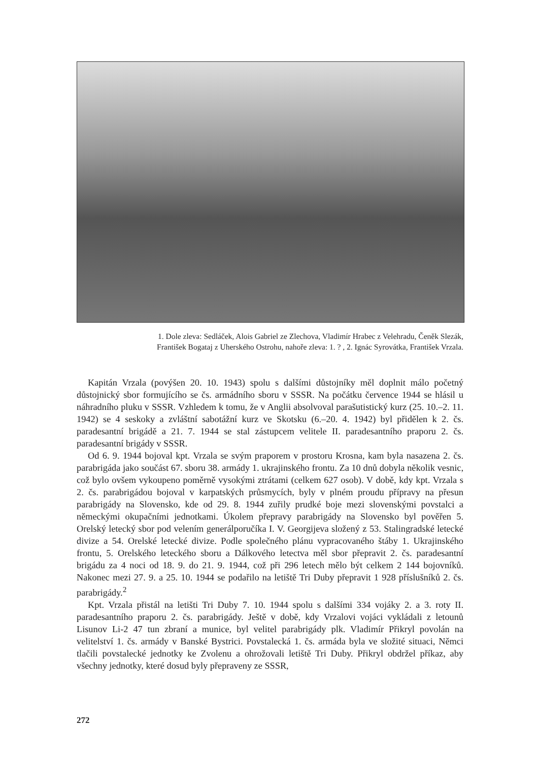1. Dole zleva: Sedláček, Alois Gabriel ze Zlechova, Vladimír Hrabec z Velehradu, Čeněk Slezák,
František Bogataj z Uherského Ostrohu, nahoře zleva: 1. ? , 2. Ignác Syrovátka, František Vrzala.
Kapitán Vrzala (povýšen 20. 10. 1943) spolu s dalšími důstojníky měl doplnit málo početný důstojnický sbor formujícího se čs. armádního sboru v SSSR. Na počátku července 1944 se hlásil u náhradního pluku v SSSR. Vzhledem k tomu, že v Anglii absolvoval parašutistický kurz (25. 10.–2. 11. 1942) se 4 seskoky a zvláštní sabotážní kurz ve Skotsku (6.–20. 4. 1942) byl přidělen k 2. čs. paradesantní brigádě a 21. 7. 1944 se stal zástupcem velitele II. paradesantního praporu 2. čs. paradesantní brigády v SSSR.
Od 6. 9. 1944 bojoval kpt. Vrzala se svým praporem v prostoru Krosna, kam byla nasazena 2. čs. parabrigáda jako součást 67. sboru 38. armády 1. ukrajinského frontu. Za 10 dnů dobyla několik vesnic, což bylo ovšem vykoupeno poměrně vysokými ztrátami (celkem 627 osob). V době, kdy kpt. Vrzala s 2. čs. parabrigádou bojoval v karpatských průsmycích, byly v plném proudu přípravy na přesun parabrigády na Slovensko, kde od 29. 8. 1944 zuřily prudké boje mezi slovenskými povstalci a německými okupačními jednotkami. Úkolem přepravy parabrigády na Slovensko byl pověřen 5. Orelský letecký sbor pod velením generálporučíka I. V. Georgijeva složený z 53. Stalingradské letecké divize a 54. Orelské letecké divize. Podle společného plánu vypracovaného štáby 1. Ukrajinského frontu, 5. Orelského leteckého sboru a Dálkového letectva měl sbor přepravit 2. čs. paradesantní brigádu za 4 noci od 18. 9. do 21. 9. 1944, což při 296 letech mělo být celkem 2 144 bojovníků. Nakonec mezi 27. 9. a 25. 10. 1944 se podařilo na letiště Tri Duby přepravit 1 928 příslušníků 2. čs. parabrigády.<sup>2</sup>
Kpt. Vrzala přistál na letišti Tri Duby 7. 10. 1944 spolu s dalšími 334 vojáky 2. a 3. roty II. paradesantního praporu 2. čs. parabrigády. Ještě v době, kdy Vrzalovi vojáci vykládali z letounů Lisunov Li-2 47 tun zbraní a munice, byl velitel parabrigády plk. Vladimír Přikryl povolán na velitelství 1. čs. armády v Banské Bystrici. Povstalecká 1. čs. armáda byla ve složité situaci, Němci tlačili povstalecké jednotky ke Zvolenu a ohrožovali letiště Tri Duby. Přikryl obdržel příkaz, aby všechny jednotky, které dosud byly přepraveny ze SSSR,
272